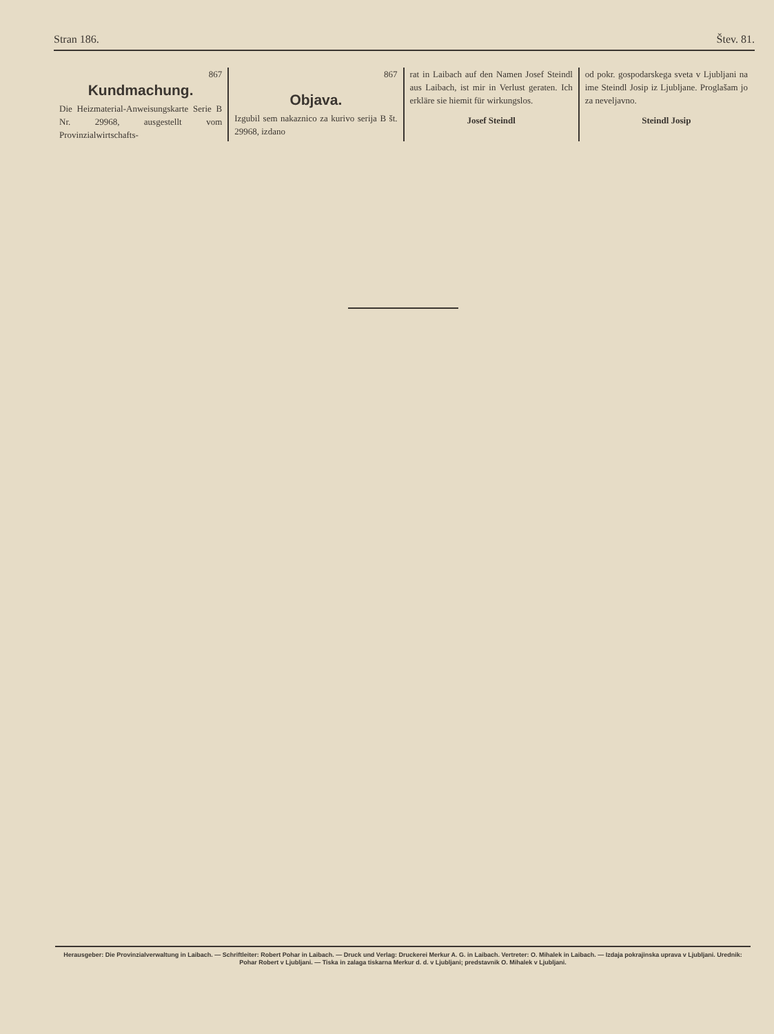Stran 186. Štev. 81.
867
Kundmachung.
Die Heizmaterial-Anweisungskarte Serie B Nr. 29968, ausgestellt vom Provinzialwirtschafts-
867
Objava.
Izgubil sem nakaznico za kurivo serija B št. 29968, izdano
rat in Laibach auf den Namen Josef Steindl aus Laibach, ist mir in Verlust geraten. Ich erkläre sie hiemit für wirkungslos.
Josef Steindl
od pokr. gospodarskega sveta v Ljubljani na ime Steindl Josip iz Ljubljane. Proglašam jo za neveljavno.
Steindl Josip
Herausgeber: Die Provinzialverwaltung in Laibach. — Schriftleiter: Robert Pohar in Laibach. — Druck und Verlag: Druckerei Merkur A. G. in Laibach. Vertreter: O. Mihalek in Laibach. — Izdaja pokrajinska uprava v Ljubljani. Urednik: Pohar Robert v Ljubljani. — Tiska in zalaga tiskarna Merkur d. d. v Ljubljani; predstavnik O. Mihalek v Ljubljani.